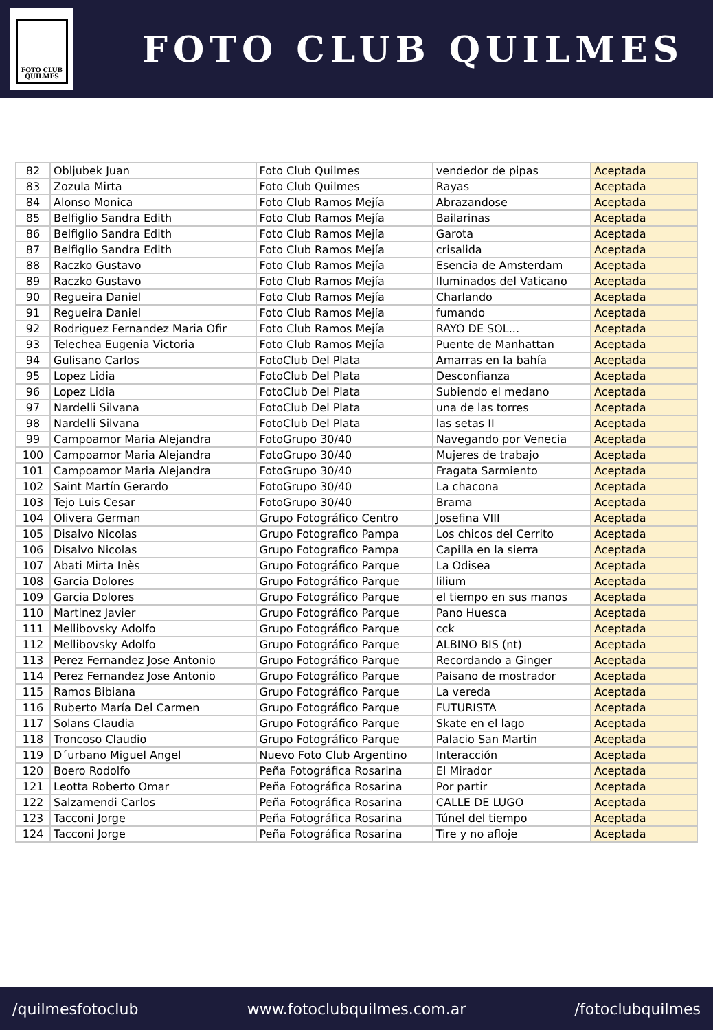FOTO CLUB
QUILMES
FOTO CLUB QUILMES
| 82 | Obljubek Juan | Foto Club Quilmes | vendedor de pipas | Aceptada |
| 83 | Zozula Mirta | Foto Club Quilmes | Rayas | Aceptada |
| 84 | Alonso Monica | Foto Club Ramos Mejía | Abrazandose | Aceptada |
| 85 | Belfiglio Sandra Edith | Foto Club Ramos Mejía | Bailarinas | Aceptada |
| 86 | Belfiglio Sandra Edith | Foto Club Ramos Mejía | Garota | Aceptada |
| 87 | Belfiglio Sandra Edith | Foto Club Ramos Mejía | crisalida | Aceptada |
| 88 | Raczko Gustavo | Foto Club Ramos Mejía | Esencia de Amsterdam | Aceptada |
| 89 | Raczko Gustavo | Foto Club Ramos Mejía | Iluminados del Vaticano | Aceptada |
| 90 | Regueira Daniel | Foto Club Ramos Mejía | Charlando | Aceptada |
| 91 | Regueira Daniel | Foto Club Ramos Mejía | fumando | Aceptada |
| 92 | Rodriguez Fernandez Maria Ofir | Foto Club Ramos Mejía | RAYO DE SOL... | Aceptada |
| 93 | Telechea Eugenia Victoria | Foto Club Ramos Mejía | Puente de Manhattan | Aceptada |
| 94 | Gulisano Carlos | FotoClub Del Plata | Amarras en la bahía | Aceptada |
| 95 | Lopez Lidia | FotoClub Del Plata | Desconfianza | Aceptada |
| 96 | Lopez Lidia | FotoClub Del Plata | Subiendo el medano | Aceptada |
| 97 | Nardelli Silvana | FotoClub Del Plata | una de las torres | Aceptada |
| 98 | Nardelli Silvana | FotoClub Del Plata | las setas II | Aceptada |
| 99 | Campoamor Maria Alejandra | FotoGrupo 30/40 | Navegando por Venecia | Aceptada |
| 100 | Campoamor Maria Alejandra | FotoGrupo 30/40 | Mujeres de trabajo | Aceptada |
| 101 | Campoamor Maria Alejandra | FotoGrupo 30/40 | Fragata Sarmiento | Aceptada |
| 102 | Saint Martín Gerardo | FotoGrupo 30/40 | La chacona | Aceptada |
| 103 | Tejo Luis Cesar | FotoGrupo 30/40 | Brama | Aceptada |
| 104 | Olivera German | Grupo Fotográfico Centro | Josefina VIII | Aceptada |
| 105 | Disalvo Nicolas | Grupo Fotografico Pampa | Los chicos del Cerrito | Aceptada |
| 106 | Disalvo Nicolas | Grupo Fotografico Pampa | Capilla en la sierra | Aceptada |
| 107 | Abati Mirta Inès | Grupo Fotográfico Parque | La Odisea | Aceptada |
| 108 | Garcia Dolores | Grupo Fotográfico Parque | lilium | Aceptada |
| 109 | Garcia Dolores | Grupo Fotográfico Parque | el tiempo en sus manos | Aceptada |
| 110 | Martinez Javier | Grupo Fotográfico Parque | Pano Huesca | Aceptada |
| 111 | Mellibovsky Adolfo | Grupo Fotográfico Parque | cck | Aceptada |
| 112 | Mellibovsky Adolfo | Grupo Fotográfico Parque | ALBINO BIS (nt) | Aceptada |
| 113 | Perez Fernandez Jose Antonio | Grupo Fotográfico Parque | Recordando a Ginger | Aceptada |
| 114 | Perez Fernandez Jose Antonio | Grupo Fotográfico Parque | Paisano de mostrador | Aceptada |
| 115 | Ramos Bibiana | Grupo Fotográfico Parque | La vereda | Aceptada |
| 116 | Ruberto María Del Carmen | Grupo Fotográfico Parque | FUTURISTA | Aceptada |
| 117 | Solans Claudia | Grupo Fotográfico Parque | Skate en el lago | Aceptada |
| 118 | Troncoso Claudio | Grupo Fotográfico Parque | Palacio San Martin | Aceptada |
| 119 | D´urbano Miguel Angel | Nuevo Foto Club Argentino | Interacción | Aceptada |
| 120 | Boero Rodolfo | Peña Fotográfica Rosarina | El Mirador | Aceptada |
| 121 | Leotta Roberto Omar | Peña Fotográfica Rosarina | Por partir | Aceptada |
| 122 | Salzamendi Carlos | Peña Fotográfica Rosarina | CALLE DE LUGO | Aceptada |
| 123 | Tacconi Jorge | Peña Fotográfica Rosarina | Túnel del tiempo | Aceptada |
| 124 | Tacconi Jorge | Peña Fotográfica Rosarina | Tire y no afloje | Aceptada |
/quilmesfotoclub www.fotoclubquilmes.com.ar /fotoclubquilmes